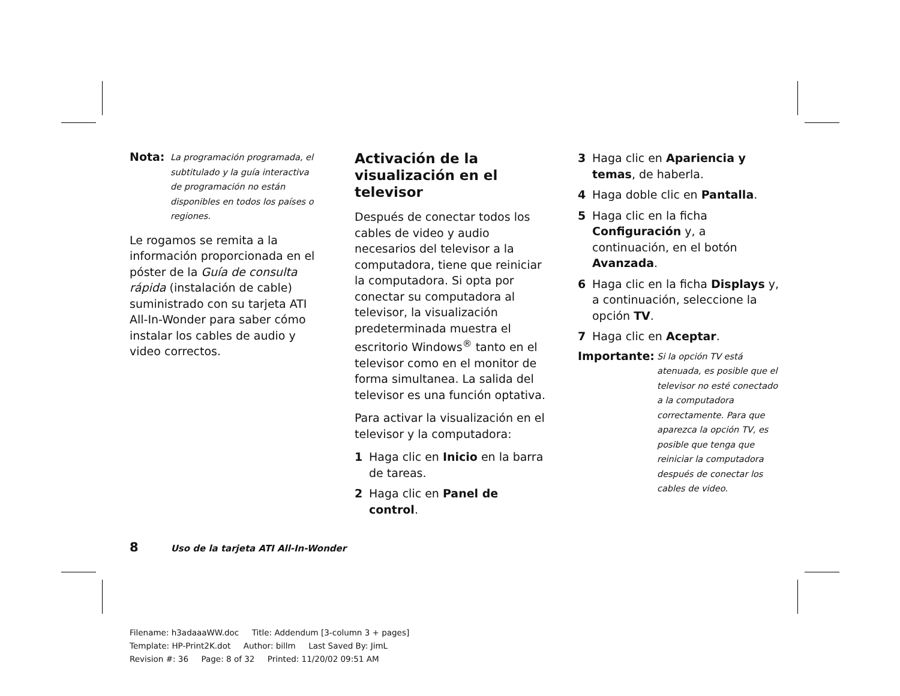Nota:
La programación programada, el subtitulado y la guía interactiva de programación no están disponibles en todos los países o regiones.
Le rogamos se remita a la información proporcionada en el póster de la Guía de consulta rápida (instalación de cable) suministrado con su tarjeta ATI All-In-Wonder para saber cómo instalar los cables de audio y video correctos.
Activación de la visualización en el televisor
Después de conectar todos los cables de video y audio necesarios del televisor a la computadora, tiene que reiniciar la computadora. Si opta por conectar su computadora al televisor, la visualización predeterminada muestra el escritorio Windows<sup>®</sup> tanto en el televisor como en el monitor de forma simultanea. La salida del televisor es una función optativa.
Para activar la visualización en el televisor y la computadora:
1 Haga clic en Inicio en la barra de tareas.
2 Haga clic en Panel de control.
3 Haga clic en Apariencia y temas, de haberla.
4 Haga doble clic en Pantalla.
5 Haga clic en la ficha Configuración y, a continuación, en el botón Avanzada.
6 Haga clic en la ficha Displays y, a continuación, seleccione la opción TV.
7 Haga clic en Aceptar.
Importante:
Si la opción TV está atenuada, es posible que el televisor no esté conectado a la computadora correctamente. Para que aparezca la opción TV, es posible que tenga que reiniciar la computadora después de conectar los cables de video.
8 Uso de la tarjeta ATI All-In-Wonder
Filename: h3adaaaWW.doc Title: Addendum [3-column 3 + pages]
Template: HP-Print2K.dot Author: billm Last Saved By: JimL
Revision #: 36 Page: 8 of 32 Printed: 11/20/02 09:51 AM